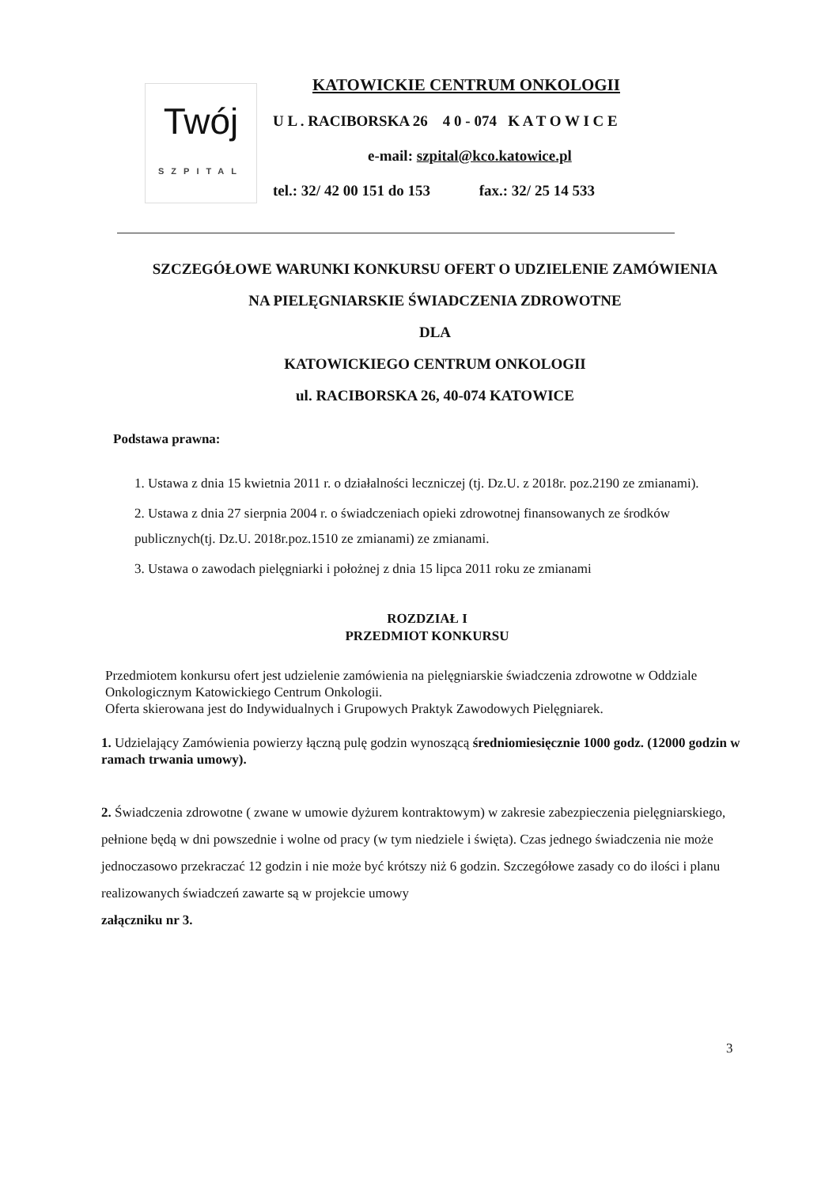Twój
SZPITAL
KATOWICKIE CENTRUM ONKOLOGII
U L . RACIBORSKA 26 4 0 - 074 K A T O W I C E
e-mail: szpital@kco.katowice.pl
tel.: 32/ 42 00 151 do 153 fax.: 32/ 25 14 533
SZCZEGÓŁOWE WARUNKI KONKURSU OFERT O UDZIELENIE ZAMÓWIENIA
NA PIELĘGNIARSKIE ŚWIADCZENIA ZDROWOTNE
DLA
KATOWICKIEGO CENTRUM ONKOLOGII
ul. RACIBORSKA 26, 40-074 KATOWICE
Podstawa prawna:
1. Ustawa z dnia 15 kwietnia 2011 r. o działalności leczniczej (tj. Dz.U. z 2018r. poz.2190 ze zmianami).
2. Ustawa z dnia 27 sierpnia 2004 r. o świadczeniach opieki zdrowotnej finansowanych ze środków publicznych(tj. Dz.U. 2018r.poz.1510 ze zmianami) ze zmianami.
3. Ustawa o zawodach pielęgniarki i położnej z dnia 15 lipca 2011 roku ze zmianami
ROZDZIAŁ I
PRZEDMIOT KONKURSU
Przedmiotem konkursu ofert jest udzielenie zamówienia na pielęgniarskie świadczenia zdrowotne w Oddziale Onkologicznym Katowickiego Centrum Onkologii.
Oferta skierowana jest do Indywidualnych i Grupowych Praktyk Zawodowych Pielęgniarek.
1. Udzielający Zamówienia powierzy łączną pulę godzin wynoszącą średniomiesięcznie 1000 godz. (12000 godzin w ramach trwania umowy).
2. Świadczenia zdrowotne ( zwane w umowie dyżurem kontraktowym) w zakresie zabezpieczenia pielęgniarskiego, pełnione będą w dni powszednie i wolne od pracy (w tym niedziele i święta). Czas jednego świadczenia nie może jednoczasowo przekraczać 12 godzin i nie może być krótszy niż 6 godzin. Szczegółowe zasady co do ilości i planu realizowanych świadczeń zawarte są w projekcie umowy
załączniku nr 3.
3